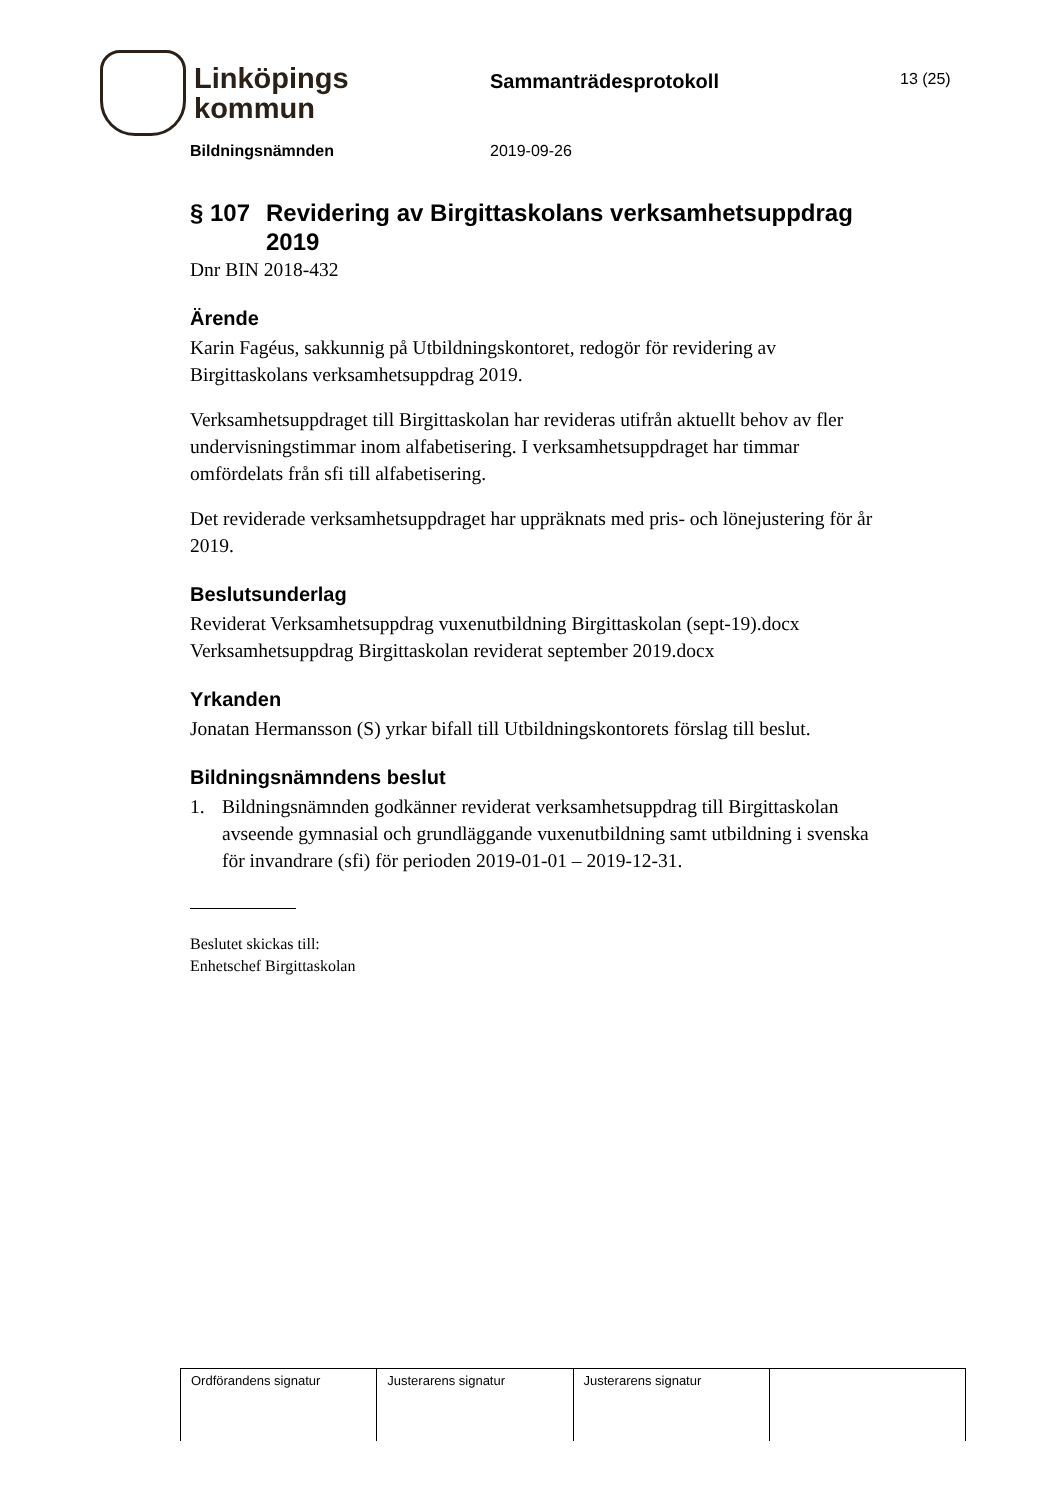Linköpings
kommun
Sammanträdesprotokoll
13 (25)
Bildningsnämnden 2019-09-26
§ 107 Revidering av Birgittaskolans verksamhetsuppdrag 2019
Dnr BIN 2018-432
Ärende
Karin Fagéus, sakkunnig på Utbildningskontoret, redogör för revidering av Birgittaskolans verksamhetsuppdrag 2019.
Verksamhetsuppdraget till Birgittaskolan har revideras utifrån aktuellt behov av fler undervisningstimmar inom alfabetisering. I verksamhetsuppdraget har timmar omfördelats från sfi till alfabetisering.
Det reviderade verksamhetsuppdraget har uppräknats med pris- och lönejustering för år 2019.
Beslutsunderlag
Reviderat Verksamhetsuppdrag vuxenutbildning Birgittaskolan (sept-19).docx
Verksamhetsuppdrag Birgittaskolan reviderat september 2019.docx
Yrkanden
Jonatan Hermansson (S) yrkar bifall till Utbildningskontorets förslag till beslut.
Bildningsnämndens beslut
1. Bildningsnämnden godkänner reviderat verksamhetsuppdrag till Birgittaskolan avseende gymnasial och grundläggande vuxenutbildning samt utbildning i svenska för invandrare (sfi) för perioden 2019-01-01 – 2019-12-31.
Beslutet skickas till:
Enhetschef Birgittaskolan
| Ordförandens signatur | Justerarens signatur | Justerarens signatur | |